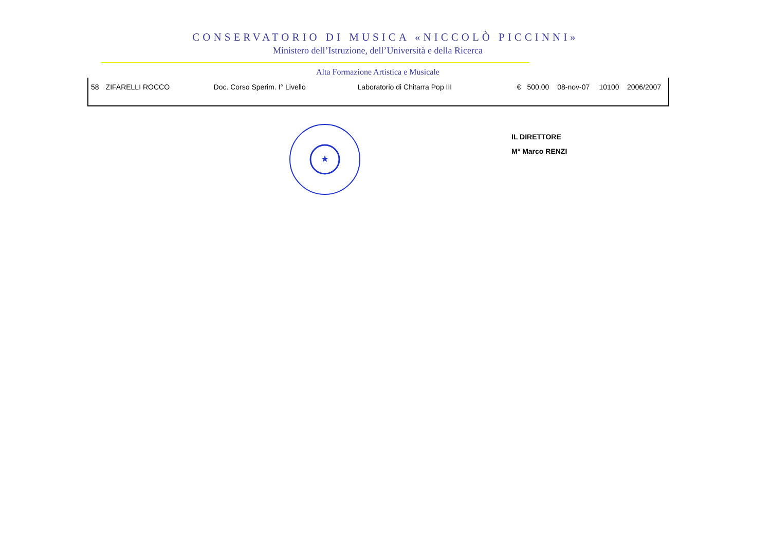CONSERVATORIO DI MUSICA «NICCOLÒ PICCINNI»
Ministero dell’Istruzione, dell’Università e della Ricerca
Alta Formazione Artistica e Musicale
| 58 | ZIFARELLI ROCCO | Doc. Corso Sperim. I° Livello | Laboratorio di Chitarra Pop III | € | 500.00 | 08-nov-07 | 10100 | 2006/2007 |
★
IL DIRETTORE
M° Marco RENZI